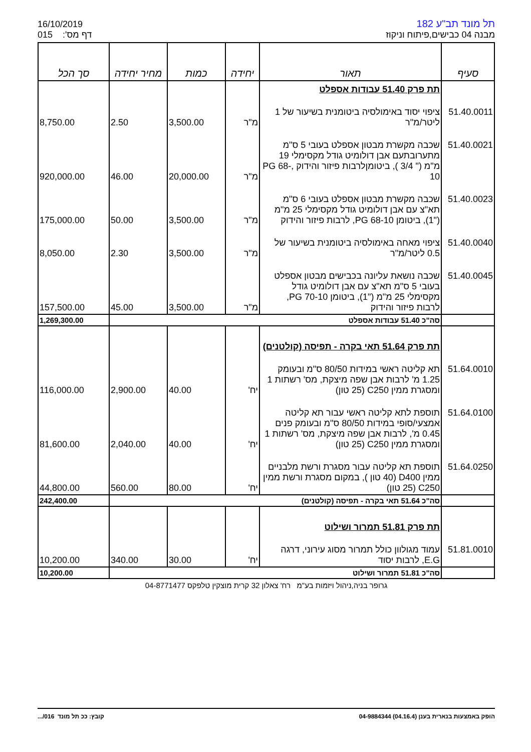16/10/2019
015 דף מס':
תל מונד תב"ע 182
מבנה 04 כבישים,פיתוח וניקוז
| סעיף | תאור | יחידה | כמות | מחיר יחידה | סך הכל |
| --- | --- | --- | --- | --- | --- |
| | תת פרק 51.40 עבודות אספלט | | | | |
| 51.40.0011 | ציפוי יסוד באימולסיה ביטומנית בשיעור של 1 ליטר/מ"ר | מ"ר | 3,500.00 | 2.50 | 8,750.00 |
| 51.40.0021 | שכבה מקשרת מבטון אספלט בעובי 5 ס"מ מתערובתעם אבן דולומיט גודל מקסימלי 19 מ"מ (" 3/4 ), ביטומןלרבות פיזור והידוק ,PG 68-10 | מ"ר | 20,000.00 | 46.00 | 920,000.00 |
| 51.40.0023 | שכבה מקשרת מבטון אספלט בעובי 6 ס"מ תא"צ עם אבן דולומיט גודל מקסימלי 25 מ"מ ("1), ביטומן PG 68-10, לרבות פיזור והידוק | מ"ר | 3,500.00 | 50.00 | 175,000.00 |
| 51.40.0040 | ציפוי מאחה באימולסיה ביטומנית בשיעור של 0.5 ליטר/מ"ר | מ"ר | 3,500.00 | 2.30 | 8,050.00 |
| 51.40.0045 | שכבה נושאת עליונה בכבישים מבטון אספלט בעובי 5 ס"מ תא"צ עם אבן דולומיט גודל מקסימלי 25 מ"מ ("1), ביטומן 70-10 PG, לרבות פיזור והידוק | מ"ר | 3,500.00 | 45.00 | 157,500.00 |
| | סה"כ 51.40 עבודות אספלט | | | | 1,269,300.00 |
| | תת פרק 51.64 תאי בקרה - תפיסה (קולטנים) | | | | |
| 51.64.0010 | תא קליטה ראשי במידות 80/50 ס"מ ובעומק 1.25 מ' לרבות אבן שפה מיצקת, מס' רשתות 1 ומסגרת ממין C250 (25 טון) | יח' | 40.00 | 2,900.00 | 116,000.00 |
| 51.64.0100 | תוספת לתא קליטה ראשי עבור תא קליטה אמצעי/סופי במידות 80/50 ס"מ ובעומק פנים 0.45 מ', לרבות אבן שפה מיצקת, מס' רשתות 1 ומסגרת ממין C250 (25 טון) | יח' | 40.00 | 2,040.00 | 81,600.00 |
| 51.64.0250 | תוספת תא קליטה עבור מסגרת ורשת מלבניים ממין D400 (40 טון ), במקום מסגרת ורשת ממין C250 (25 טון) | יח' | 80.00 | 560.00 | 44,800.00 |
| | סה"כ 51.64 תאי בקרה - תפיסה (קולטנים) | | | | 242,400.00 |
| | תת פרק 51.81 תמרור ושילוט | | | | |
| 51.81.0010 | עמוד מגולוון כולל תמרור מסוג עירוני, דרגה E.G, לרבות יסוד | יח' | 30.00 | 340.00 | 10,200.00 |
| | סה"כ 51.81 תמרור ושילוט | | | | 10,200.00 |
גרופר בניה,ניהול ויזמות בע"מ רח' צאלון 32 קרית מוצקין טלפקס 04-8771477
הופק באמצעות בנארית בענן (04.16.4) 04-9884344 קובץ: ככ תל מונד 016/...